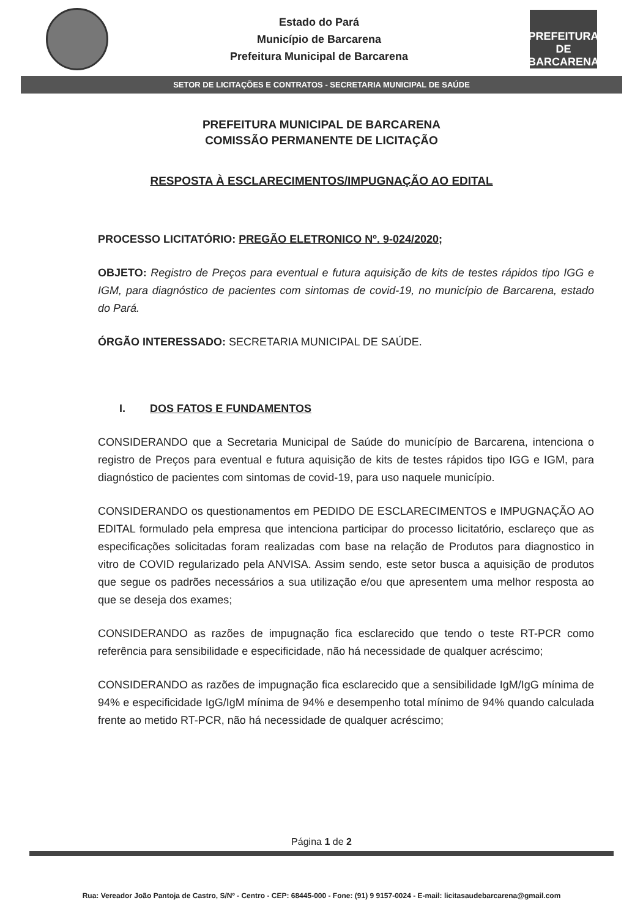Estado do Pará
Município de Barcarena
Prefeitura Municipal de Barcarena
PREFEITURA DE
BARCARENA
SETOR DE LICITAÇÕES E CONTRATOS - SECRETARIA MUNICIPAL DE SAÚDE
PREFEITURA MUNICIPAL DE BARCARENA
COMISSÃO PERMANENTE DE LICITAÇÃO
RESPOSTA À ESCLARECIMENTOS/IMPUGNAÇÃO AO EDITAL
PROCESSO LICITATÓRIO: PREGÃO ELETRONICO Nº. 9-024/2020;
OBJETO: Registro de Preços para eventual e futura aquisição de kits de testes rápidos tipo IGG e IGM, para diagnóstico de pacientes com sintomas de covid-19, no município de Barcarena, estado do Pará.
ÓRGÃO INTERESSADO: SECRETARIA MUNICIPAL DE SAÚDE.
I. DOS FATOS E FUNDAMENTOS
CONSIDERANDO que a Secretaria Municipal de Saúde do município de Barcarena, intenciona o registro de Preços para eventual e futura aquisição de kits de testes rápidos tipo IGG e IGM, para diagnóstico de pacientes com sintomas de covid-19, para uso naquele município.
CONSIDERANDO os questionamentos em PEDIDO DE ESCLARECIMENTOS e IMPUGNAÇÃO AO EDITAL formulado pela empresa que intenciona participar do processo licitatório, esclareço que as especificações solicitadas foram realizadas com base na relação de Produtos para diagnostico in vitro de COVID regularizado pela ANVISA. Assim sendo, este setor busca a aquisição de produtos que segue os padrões necessários a sua utilização e/ou que apresentem uma melhor resposta ao que se deseja dos exames;
CONSIDERANDO as razões de impugnação fica esclarecido que tendo o teste RT-PCR como referência para sensibilidade e especificidade, não há necessidade de qualquer acréscimo;
CONSIDERANDO as razões de impugnação fica esclarecido que a sensibilidade IgM/IgG mínima de 94% e especificidade IgG/IgM mínima de 94% e desempenho total mínimo de 94% quando calculada frente ao metido RT-PCR, não há necessidade de qualquer acréscimo;
Página 1 de 2
Rua: Vereador João Pantoja de Castro, S/Nº - Centro - CEP: 68445-000 - Fone: (91) 9 9157-0024 - E-mail: licitasaudebarcarena@gmail.com